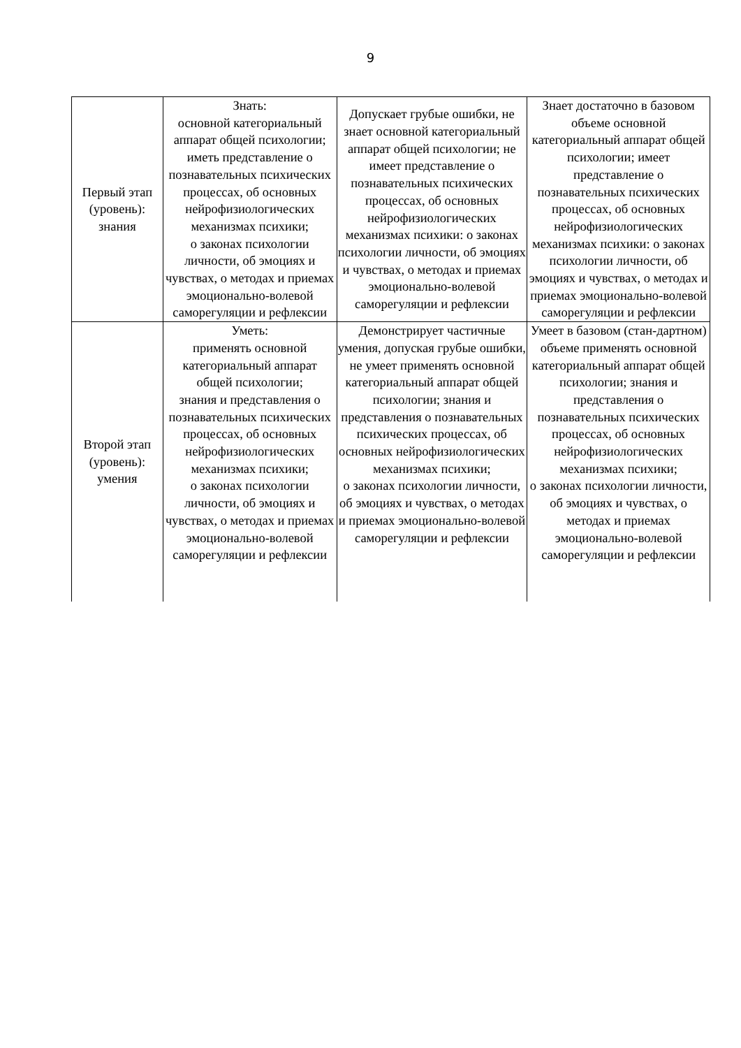9
| Первый этап (уровень): знания | Знать: основной категориальный аппарат общей психологии; иметь представление о познавательных психических процессах, об основных нейрофизиологических механизмах психики; о законах психологии личности, об эмоциях и чувствах, о методах и приемах эмоционально-волевой саморегуляции и рефлексии | Допускает грубые ошибки, не знает основной категориальный аппарат общей психологии; не имеет представление о познавательных психических процессах, об основных нейрофизиологических механизмах психики: о законах психологии личности, об эмоциях и чувствах, о методах и приемах эмоционально-волевой саморегуляции и рефлексии | Знает достаточно в базовом объеме основной категориальный аппарат общей психологии; имеет представление о познавательных психических процессах, об основных нейрофизиологических механизмах психики: о законах психологии личности, об эмоциях и чувствах, о методах и приемах эмоционально-волевой саморегуляции и рефлексии |
| Второй этап (уровень): умения | Уметь: применять основной категориальный аппарат общей психологии; знания и представления о познавательных психических процессах, об основных нейрофизиологических механизмах психики; о законах психологии личности, об эмоциях и чувствах, о методах и приемах эмоционально-волевой саморегуляции и рефлексии | Демонстрирует частичные умения, допуская грубые ошибки, не умеет применять основной категориальный аппарат общей психологии; знания и представления о познавательных психических процессах, об основных нейрофизиологических механизмах психики; о законах психологии личности, об эмоциях и чувствах, о методах и приемах эмоционально-волевой саморегуляции и рефлексии | Умеет в базовом (стан-дартном) объеме применять основной категориальный аппарат общей психологии; знания и представления о познавательных психических процессах, об основных нейрофизиологических механизмах психики; о законах психологии личности, об эмоциях и чувствах, о методах и приемах эмоционально-волевой саморегуляции и рефлексии |